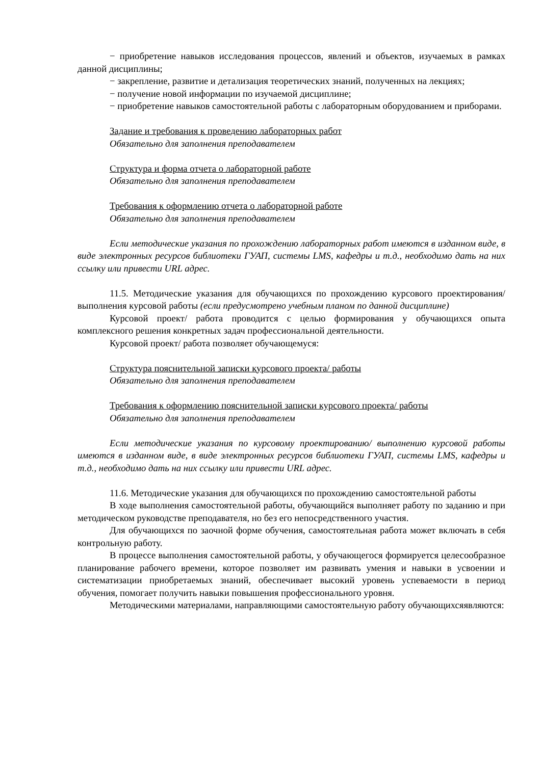− приобретение навыков исследования процессов, явлений и объектов, изучаемых в рамках данной дисциплины;
− закрепление, развитие и детализация теоретических знаний, полученных на лекциях;
− получение новой информации по изучаемой дисциплине;
− приобретение навыков самостоятельной работы с лабораторным оборудованием и приборами.
Задание и требования к проведению лабораторных работ
Обязательно для заполнения преподавателем
Структура и форма отчета о лабораторной работе
Обязательно для заполнения преподавателем
Требования к оформлению отчета о лабораторной работе
Обязательно для заполнения преподавателем
Если методические указания по прохождению лабораторных работ имеются в изданном виде, в виде электронных ресурсов библиотеки ГУАП, системы LMS, кафедры и т.д., необходимо дать на них ссылку или привести URL адрес.
11.5. Методические указания для обучающихся по прохождению курсового проектирования/выполнения курсовой работы (если предусмотрено учебным планом по данной дисциплине)
Курсовой проект/ работа проводится с целью формирования у обучающихся опыта комплексного решения конкретных задач профессиональной деятельности.
Курсовой проект/ работа позволяет обучающемуся:
Структура пояснительной записки курсового проекта/ работы
Обязательно для заполнения преподавателем
Требования к оформлению пояснительной записки курсового проекта/ работы
Обязательно для заполнения преподавателем
Если методические указания по курсовому проектированию/ выполнению курсовой работы имеются в изданном виде, в виде электронных ресурсов библиотеки ГУАП, системы LMS, кафедры и т.д., необходимо дать на них ссылку или привести URL адрес.
11.6. Методические указания для обучающихся по прохождению самостоятельной работы
В ходе выполнения самостоятельной работы, обучающийся выполняет работу по заданию и при методическом руководстве преподавателя, но без его непосредственного участия.
Для обучающихся по заочной форме обучения, самостоятельная работа может включать в себя контрольную работу.
В процессе выполнения самостоятельной работы, у обучающегося формируется целесообразное планирование рабочего времени, которое позволяет им развивать умения и навыки в усвоении и систематизации приобретаемых знаний, обеспечивает высокий уровень успеваемости в период обучения, помогает получить навыки повышения профессионального уровня.
Методическими материалами, направляющими самостоятельную работу обучающихсяявляются: